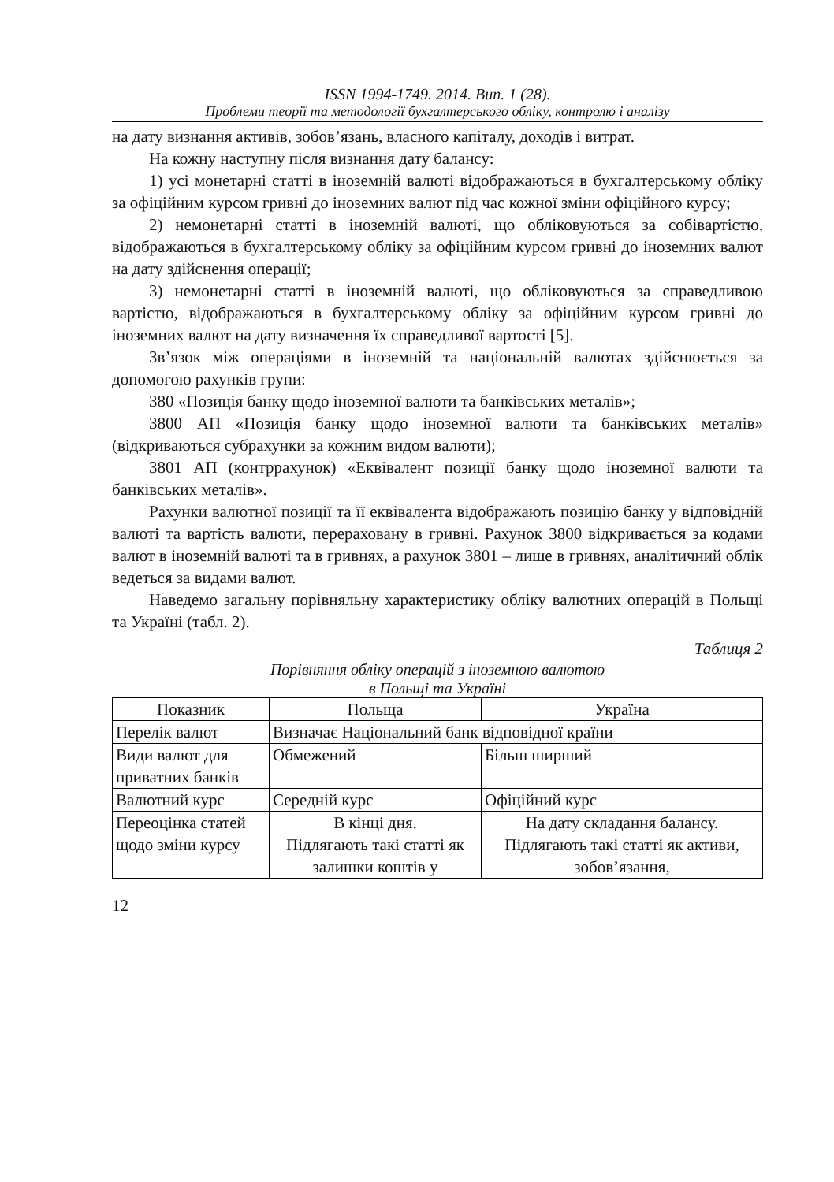ISSN 1994-1749. 2014. Вип. 1 (28).
Проблеми теорії та методології бухгалтерського обліку, контролю і аналізу
на дату визнання активів, зобов’язань, власного капіталу, доходів і витрат.
На кожну наступну після визнання дату балансу:
1) усі монетарні статті в іноземній валюті відображаються в бухгалтерському обліку за офіційним курсом гривні до іноземних валют під час кожної зміни офіційного курсу;
2) немонетарні статті в іноземній валюті, що обліковуються за собівартістю, відображаються в бухгалтерському обліку за офіційним курсом гривні до іноземних валют на дату здійснення операції;
3) немонетарні статті в іноземній валюті, що обліковуються за справедливою вартістю, відображаються в бухгалтерському обліку за офіційним курсом гривні до іноземних валют на дату визначення їх справедливої вартості [5].
Зв’язок між операціями в іноземній та національній валютах здійснюється за допомогою рахунків групи:
380 «Позиція банку щодо іноземної валюти та банківських металів»;
3800 АП «Позиція банку щодо іноземної валюти та банківських металів» (відкриваються субрахунки за кожним видом валюти);
3801 АП (контррахунок) «Еквівалент позиції банку щодо іноземної валюти та банківських металів».
Рахунки валютної позиції та її еквівалента відображають позицію банку у відповідній валюті та вартість валюти, перераховану в гривні. Рахунок 3800 відкривається за кодами валют в іноземній валюті та в гривнях, а рахунок 3801 – лише в гривнях, аналітичний облік ведеться за видами валют.
Наведемо загальну порівняльну характеристику обліку валютних операцій в Польщі та Україні (табл. 2).
Таблиця 2
Порівняння обліку операцій з іноземною валютою
в Польщі та Україні
| Показник | Польща | Україна |
| Перелік валют | Визначає Національний банк відповідної країни | |
| Види валют для приватних банків | Обмежений | Більш ширший |
| Валютний курс | Середній курс | Офіційний курс |
| Переоцінка статей щодо зміни курсу | В кінці дня. Підлягають такі статті як залишки коштів у | На дату складання балансу. Підлягають такі статті як активи, зобов’язання, |
12